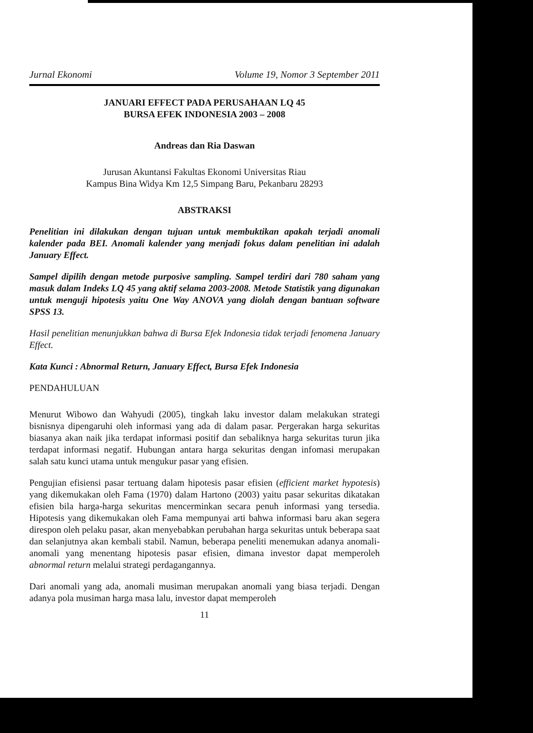Jurnal Ekonomi Volume 19, Nomor 3 September 2011
JANUARI EFFECT PADA PERUSAHAAN LQ 45
BURSA EFEK INDONESIA 2003 – 2008
Andreas dan Ria Daswan
Jurusan Akuntansi Fakultas Ekonomi Universitas Riau
Kampus Bina Widya Km 12,5 Simpang Baru, Pekanbaru 28293
ABSTRAKSI
Penelitian ini dilakukan dengan tujuan untuk membuktikan apakah terjadi anomali kalender pada BEI. Anomali kalender yang menjadi fokus dalam penelitian ini adalah January Effect.
Sampel dipilih dengan metode purposive sampling. Sampel terdiri dari 780 saham yang masuk dalam Indeks LQ 45 yang aktif selama 2003-2008. Metode Statistik yang digunakan untuk menguji hipotesis yaitu One Way ANOVA yang diolah dengan bantuan software SPSS 13.
Hasil penelitian menunjukkan bahwa di Bursa Efek Indonesia tidak terjadi fenomena January Effect.
Kata Kunci : Abnormal Return, January Effect, Bursa Efek Indonesia
PENDAHULUAN
Menurut Wibowo dan Wahyudi (2005), tingkah laku investor dalam melakukan strategi bisnisnya dipengaruhi oleh informasi yang ada di dalam pasar. Pergerakan harga sekuritas biasanya akan naik jika terdapat informasi positif dan sebaliknya harga sekuritas turun jika terdapat informasi negatif. Hubungan antara harga sekuritas dengan infomasi merupakan salah satu kunci utama untuk mengukur pasar yang efisien.
Pengujian efisiensi pasar tertuang dalam hipotesis pasar efisien (efficient market hypotesis) yang dikemukakan oleh Fama (1970) dalam Hartono (2003) yaitu pasar sekuritas dikatakan efisien bila harga-harga sekuritas mencerminkan secara penuh informasi yang tersedia. Hipotesis yang dikemukakan oleh Fama mempunyai arti bahwa informasi baru akan segera direspon oleh pelaku pasar, akan menyebabkan perubahan harga sekuritas untuk beberapa saat dan selanjutnya akan kembali stabil. Namun, beberapa peneliti menemukan adanya anomali-anomali yang menentang hipotesis pasar efisien, dimana investor dapat memperoleh abnormal return melalui strategi perdagangannya.
Dari anomali yang ada, anomali musiman merupakan anomali yang biasa terjadi. Dengan adanya pola musiman harga masa lalu, investor dapat memperoleh
11